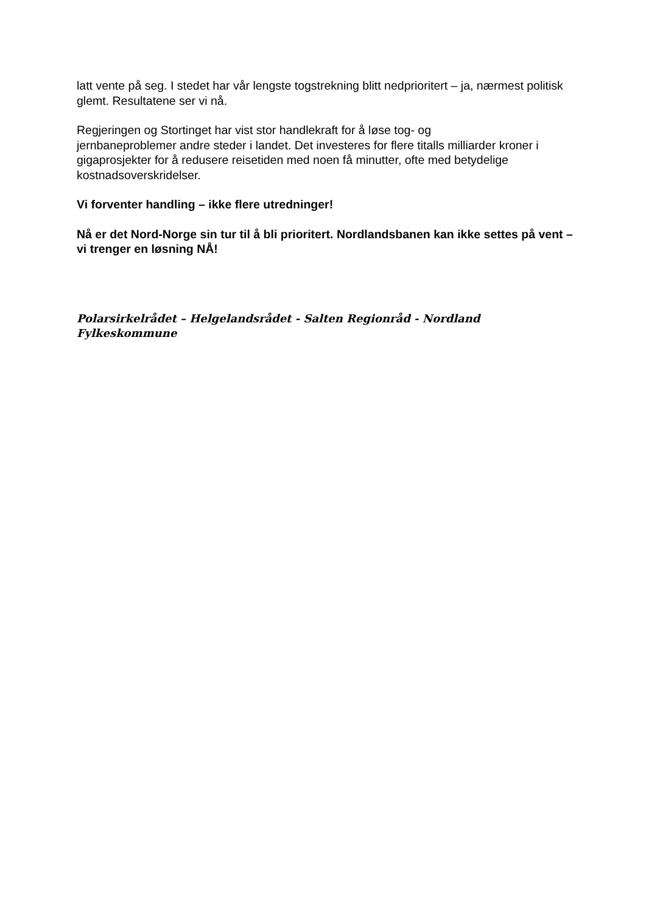latt vente på seg. I stedet har vår lengste togstrekning blitt nedprioritert – ja, nærmest politisk glemt. Resultatene ser vi nå.
Regjeringen og Stortinget har vist stor handlekraft for å løse tog- og
jernbaneproblemer andre steder i landet. Det investeres for flere titalls milliarder kroner i gigaprosjekter for å redusere reisetiden med noen få minutter, ofte med betydelige kostnadsoverskridelser.
Vi forventer handling – ikke flere utredninger!
Nå er det Nord-Norge sin tur til å bli prioritert. Nordlandsbanen kan ikke settes på vent – vi trenger en løsning NÅ!
Polarsirkelrådet – Helgelandsrådet - Salten Regionråd - Nordland Fylkeskommune